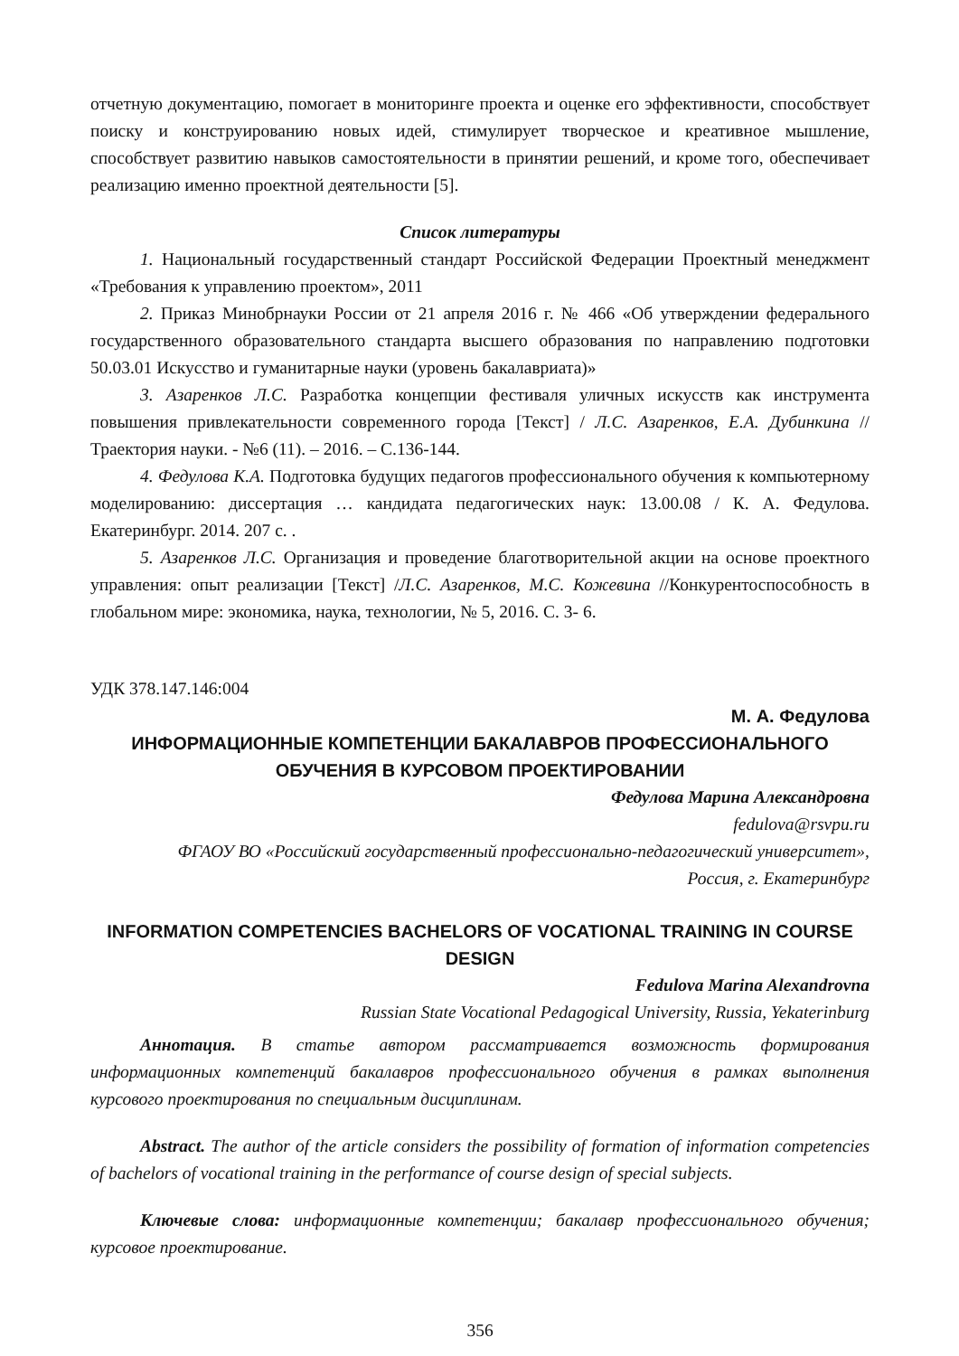отчетную документацию, помогает в мониторинге проекта и оценке его эффективности, способствует поиску и конструированию новых идей, стимулирует творческое и креативное мышление, способствует развитию навыков самостоятельности в принятии решений, и кроме того, обеспечивает реализацию именно проектной деятельности [5].
Список литературы
1. Национальный государственный стандарт Российской Федерации Проектный менеджмент «Требования к управлению проектом», 2011
2. Приказ Минобрнауки России от 21 апреля 2016 г. № 466 «Об утверждении федерального государственного образовательного стандарта высшего образования по направлению подготовки 50.03.01 Искусство и гуманитарные науки (уровень бакалавриата)»
3. Азаренков Л.С. Разработка концепции фестиваля уличных искусств как инструмента повышения привлекательности современного города [Текст] / Л.С. Азаренков, Е.А. Дубинкина // Траектория науки. - №6 (11). – 2016. – С.136-144.
4. Федулова К.А. Подготовка будущих педагогов профессионального обучения к компьютерному моделированию: диссертация … кандидата педагогических наук: 13.00.08 / К. А. Федулова. Екатеринбург. 2014. 207 с. .
5. Азаренков Л.С. Организация и проведение благотворительной акции на основе проектного управления: опыт реализации [Текст] /Л.С. Азаренков, М.С. Кожевина //Конкурентоспособность в глобальном мире: экономика, наука, технологии, № 5, 2016. С. 3- 6.
УДК 378.147.146:004
М. А. Федулова
ИНФОРМАЦИОННЫЕ КОМПЕТЕНЦИИ БАКАЛАВРОВ ПРОФЕССИОНАЛЬНОГО ОБУЧЕНИЯ В КУРСОВОМ ПРОЕКТИРОВАНИИ
Федулова Марина Александровна
fedulova@rsvpu.ru
ФГАОУ ВО «Российский государственный профессионально-педагогический университет»,
Россия, г. Екатеринбург
INFORMATION COMPETENCIES BACHELORS OF VOCATIONAL TRAINING IN COURSE DESIGN
Fedulova Marina Alexandrovna
Russian State Vocational Pedagogical University, Russia, Yekaterinburg
Аннотация. В статье автором рассматривается возможность формирования информационных компетенций бакалавров профессионального обучения в рамках выполнения курсового проектирования по специальным дисциплинам.
Abstract. The author of the article considers the possibility of formation of information competencies of bachelors of vocational training in the performance of course design of special subjects.
Ключевые слова: информационные компетенции; бакалавр профессионального обучения; курсовое проектирование.
356